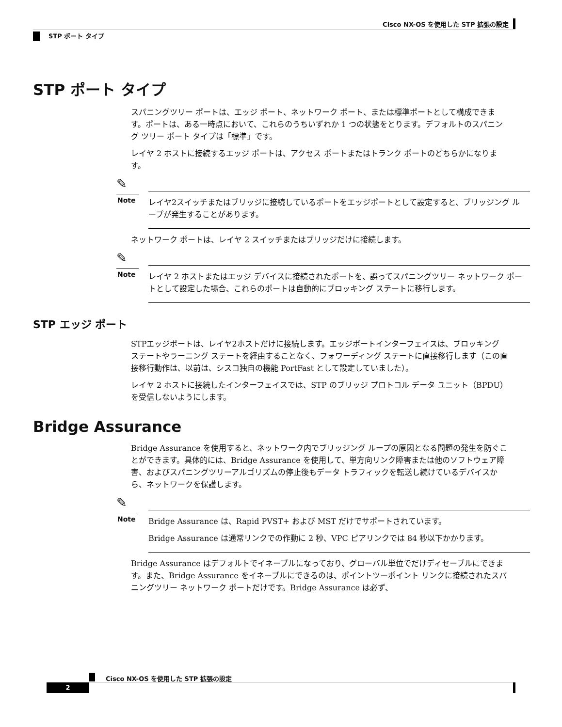Cisco NX-OS を使用した STP 拡張の設定
STP ポート タイプ
STP ポート タイプ
スパニングツリー ポートは、エッジ ポート、ネットワーク ポート、または標準ポートとして構成できます。ポートは、ある一時点において、これらのうちいずれか 1 つの状態をとります。デフォルトのスパニング ツリー ポート タイプは「標準」です。
レイヤ 2 ホストに接続するエッジ ポートは、アクセス ポートまたはトランク ポートのどちらかになります。
✎
Note
レイヤ2スイッチまたはブリッジに接続しているポートをエッジポートとして設定すると、ブリッジング ループが発生することがあります。
ネットワーク ポートは、レイヤ 2 スイッチまたはブリッジだけに接続します。
✎
Note
レイヤ 2 ホストまたはエッジ デバイスに接続されたポートを、誤ってスパニングツリー ネットワーク ポートとして設定した場合、これらのポートは自動的にブロッキング ステートに移行します。
STP エッジ ポート
STPエッジポートは、レイヤ2ホストだけに接続します。エッジポートインターフェイスは、ブロッキング ステートやラーニング ステートを経由することなく、フォワーディング ステートに直接移行します（この直接移行動作は、以前は、シスコ独自の機能 PortFast として設定していました）。
レイヤ 2 ホストに接続したインターフェイスでは、STP のブリッジ プロトコル データ ユニット（BPDU）を受信しないようにします。
Bridge Assurance
Bridge Assurance を使用すると、ネットワーク内でブリッジング ループの原因となる問題の発生を防ぐことができます。具体的には、Bridge Assurance を使用して、単方向リンク障害または他のソフトウェア障害、およびスパニングツリーアルゴリズムの停止後もデータ トラフィックを転送し続けているデバイスから、ネットワークを保護します。
✎
Note
Bridge Assurance は、Rapid PVST+ および MST だけでサポートされています。
Bridge Assurance は通常リンクでの作動に 2 秒、VPC ピアリンクでは 84 秒以下かかります。
Bridge Assurance はデフォルトでイネーブルになっており、グローバル単位でだけディセーブルにできます。また、Bridge Assurance をイネーブルにできるのは、ポイントツーポイント リンクに接続されたスパニングツリー ネットワーク ポートだけです。Bridge Assurance は必ず、
Cisco NX-OS を使用した STP 拡張の設定
2